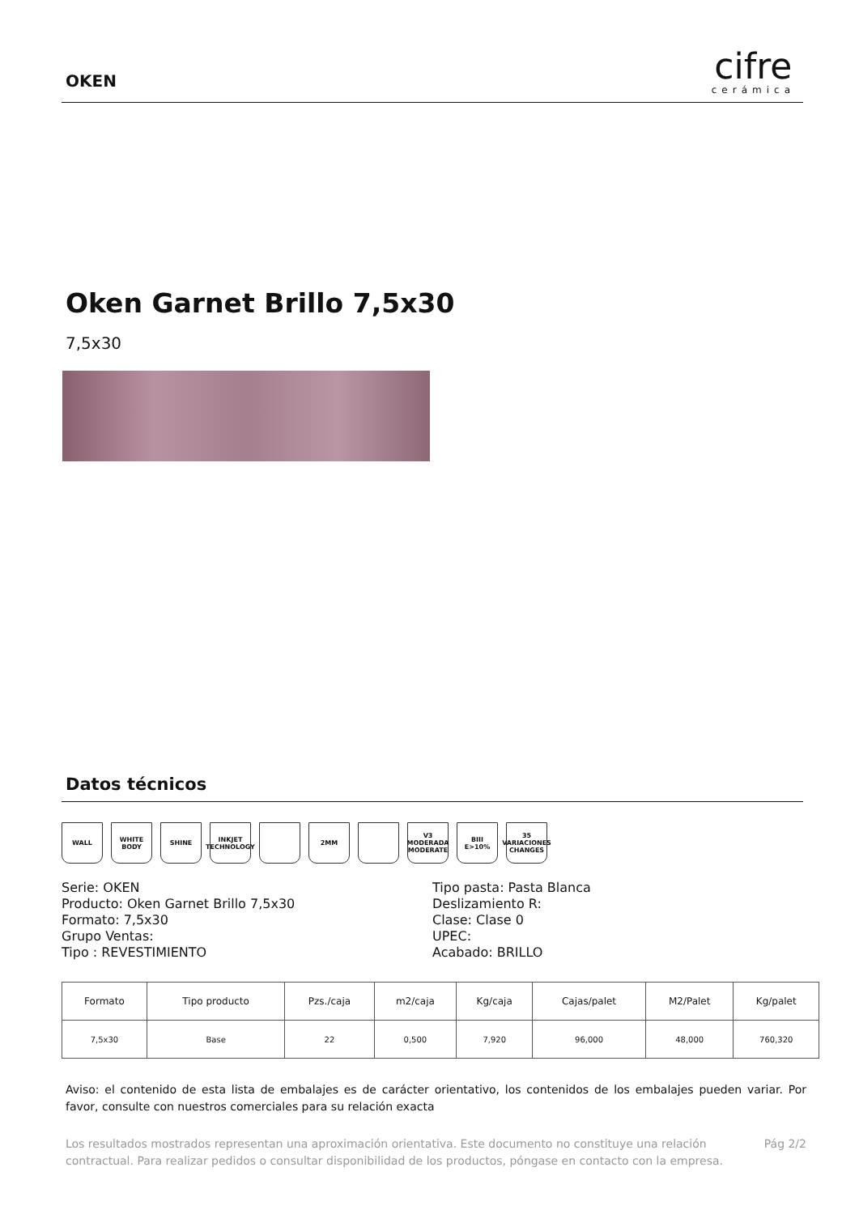OKEN
cifre
cerámica
Oken Garnet Brillo 7,5x30
7,5x30
Datos técnicos
WALL WHITE BODY SHINE INKJET TECHNOLOGY
2MM V3 MODERADA MODERATE
BIII E>10% 35 VARIACIONES CHANGES
Serie: OKEN
Producto: Oken Garnet Brillo 7,5x30
Formato: 7,5x30
Grupo Ventas:
Tipo : REVESTIMIENTO
Tipo pasta: Pasta Blanca
Deslizamiento R:
Clase: Clase 0
UPEC:
Acabado: BRILLO
| Formato | Tipo producto | Pzs./caja | m2/caja | Kg/caja | Cajas/palet | M2/Palet | Kg/palet |
| --- | --- | --- | --- | --- | --- | --- | --- |
| 7,5x30 | Base | 22 | 0,500 | 7,920 | 96,000 | 48,000 | 760,320 |
Aviso: el contenido de esta lista de embalajes es de carácter orientativo, los contenidos de los embalajes pueden variar. Por favor, consulte con nuestros comerciales para su relación exacta
Los resultados mostrados representan una aproximación orientativa. Este documento no constituye una relación contractual. Para realizar pedidos o consultar disponibilidad de los productos, póngase en contacto con la empresa.
Pág 2/2